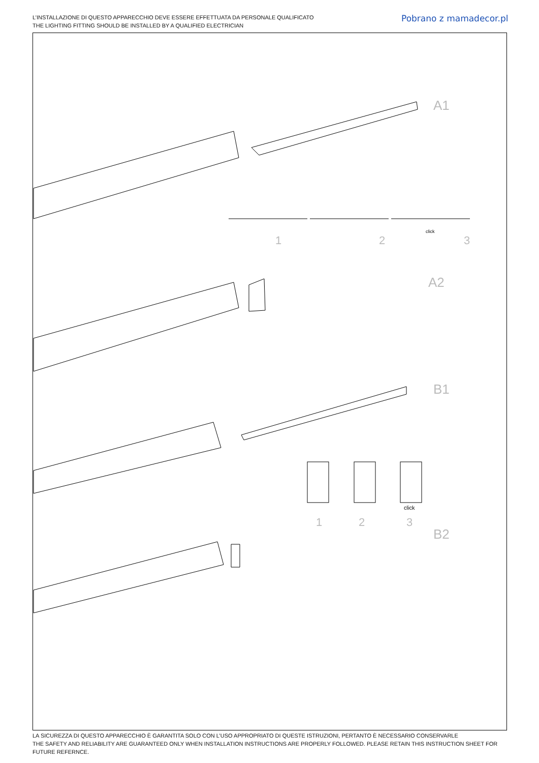L’INSTALLAZIONE DI QUESTO APPARECCHIO DEVE ESSERE EFFETTUATA DA PERSONALE QUALIFICATO
THE LIGHTING FITTING SHOULD BE INSTALLED BY A QUALIFIED ELECTRICIAN
Pobrano z mamadecor.pl
A1
A2
B1
B2
1 2 3
click
1 2 3
click
LA SICUREZZA DI QUESTO APPARECCHIO È GARANTITA SOLO CON L’USO APPROPRIATO DI QUESTE ISTRUZIONI, PERTANTO È NECESSARIO CONSERVARLE
THE SAFETY AND RELIABILITY ARE GUARANTEED ONLY WHEN INSTALLATION INSTRUCTIONS ARE PROPERLY FOLLOWED. PLEASE RETAIN THIS INSTRUCTION SHEET FOR FUTURE REFERNCE.